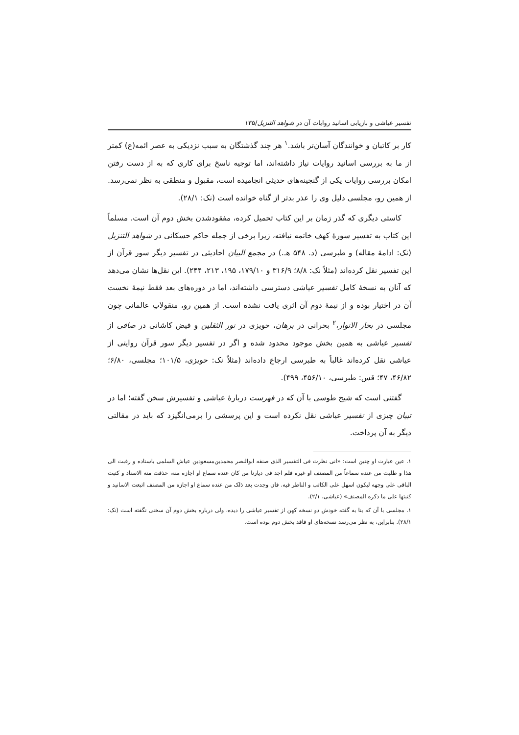تفسیر عیاشی و بازیابی اسانید روایات آن در شواهد التنزیل/۱۳۵
کار بر کاتبان و خوانندگان آسان‌تر باشد.<sup>۱</sup> هر چند گذشتگان به سبب نزدیکی به عصر ائمه(ع) کمتر از ما به بررسی اسانید روایات نیاز داشته‌اند، اما توجیه ناسخ برای کاری که به از دست رفتن امکان بررسی روایات یکی از گنجینه‌های حدیثی انجامیده است، مقبول و منطقی به نظر نمی‌رسد. از همین رو، مجلسی دلیل وی را عذر بدتر از گناه خوانده است (نک: ۲۸/۱).
کاستی دیگری که گذر زمان بر این کتاب تحمیل کرده، مفقودشدن بخش دوم آن است. مسلماً این کتاب به تفسیر سورهٔ کهف خاتمه نیافته، زیرا برخی از جمله حاکم حسکانی در شواهد التنزیل (نک: ادامهٔ مقاله) و طبرسی (د. ۵۴۸ هـ.) در مجمع البیان احادیثی در تفسیر دیگر سور قرآن از این تفسیر نقل کرده‌اند (مثلاً نک: ۸/۸؛ ۳۱۶/۹ و ۱۷۹/۱۰، ۱۹۵، ۲۱۳، ۲۴۴). این نقل‌ها نشان می‌دهد که آنان به نسخهٔ کامل تفسیر عیاشی دسترسی داشته‌اند، اما در دوره‌های بعد فقط نیمهٔ نخست آن در اختیار بوده و از نیمهٔ دوم آن اثری یافت نشده است. از همین رو، منقولاتِ عالمانی چون مجلسی در بحار الانوار،<sup>۲</sup> بحرانی در برهان، حویزی در نور الثقلین و فیض کاشانی در صافی از تفسیر عیاشی به همین بخش موجود محدود شده و اگر در تفسیر دیگر سور قرآن روایتی از عیاشی نقل کرده‌اند غالباً به طبرسی ارجاع داده‌اند (مثلاً نک: حویزی، ۱۰۱/۵؛ مجلسی، ۶/۸۰؛ ۴۶/۸۲، ۴۷؛ قس: طبرسی، ۴۵۶/۱۰، ۴۹۹).
گفتنی است که شیخ طوسی با آن که در فهرست دربارهٔ عیاشی و تفسیرش سخن گفته؛ اما در تبیان چیزی از تفسیر عیاشی نقل نکرده است و این پرسشی را برمی‌انگیزد که باید در مقالتی دیگر به آن پرداخت.
۱. عین عبارت او چنین است: «انی نظرت فی التفسیر الذی صنفه ابوالنصر محمدبن‌مسعودبن عیاش السلمی باسناده و رغبت الی هذا و طلبت من عنده سماعاً من المصنف او غیره فلم اجد فی دیارنا من کان عنده سماع او اجازه منه، حذفت منه الاسناد و کتبت الباقی علی وجهه لیکون اسهل علی الکاتب و الناظر فیه. فان وجدت بعد ذلک من عنده سماع او اجازه من المصنف اتبعت الاسانید و کتبتها علی ما ذکره المصنف» (عیاشی، ۲/۱).
۱. مجلسی با آن که بنا به گفته خودش دو نسخه کهن از تفسیر عیاشی را دیده، ولی درباره بخش دوم آن سخنی نگفته است (نک: ۲۸/۱). بنابراین، به نظر می‌رسد نسخه‌های او فاقد بخش دوم بوده است.